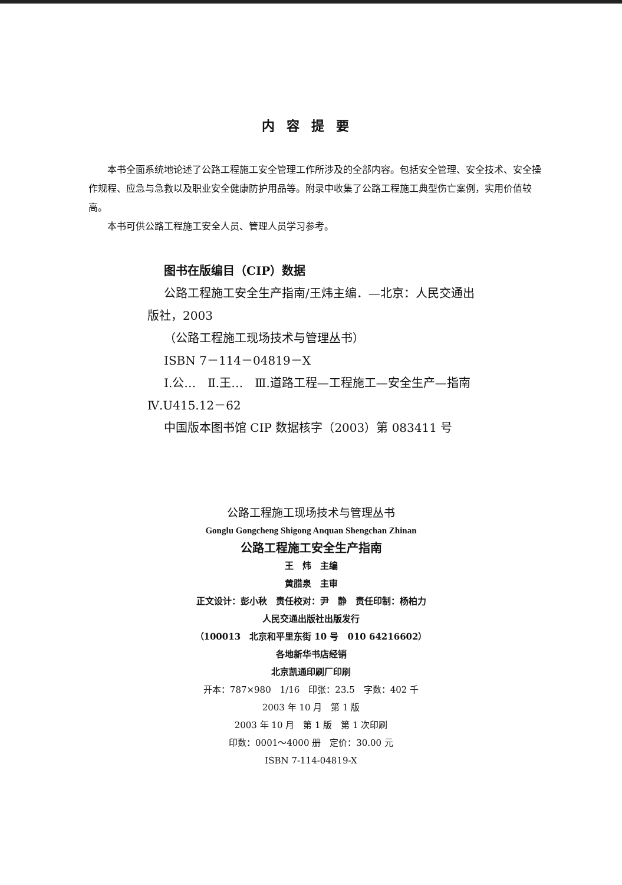内容提要
本书全面系统地论述了公路工程施工安全管理工作所涉及的全部内容。包括安全管理、安全技术、安全操作规程、应急与急救以及职业安全健康防护用品等。附录中收集了公路工程施工典型伤亡案例，实用价值较高。
本书可供公路工程施工安全人员、管理人员学习参考。
图书在版编目（CIP）数据
公路工程施工安全生产指南/王炜主编．—北京：人民交通出版社，2003
（公路工程施工现场技术与管理丛书）
ISBN 7－114－04819－X
Ⅰ.公…　Ⅱ.王…　Ⅲ.道路工程—工程施工—安全生产—指南　Ⅳ.U415.12－62
中国版本图书馆 CIP 数据核字（2003）第 083411 号
公路工程施工现场技术与管理丛书
Gonglu Gongcheng Shigong Anquan Shengchan Zhinan
公路工程施工安全生产指南
王　炜　主编
黄腊泉　主审
正文设计：彭小秋　责任校对：尹　静　责任印制：杨柏力
人民交通出版社出版发行
（100013　北京和平里东街 10 号　010 64216602）
各地新华书店经销
北京凯通印刷厂印刷
开本：787×980　1/16　印张：23.5　字数：402 千
2003 年 10 月　第 1 版
2003 年 10 月　第 1 版　第 1 次印刷
印数：0001～4000 册　定价：30.00 元
ISBN 7-114-04819-X